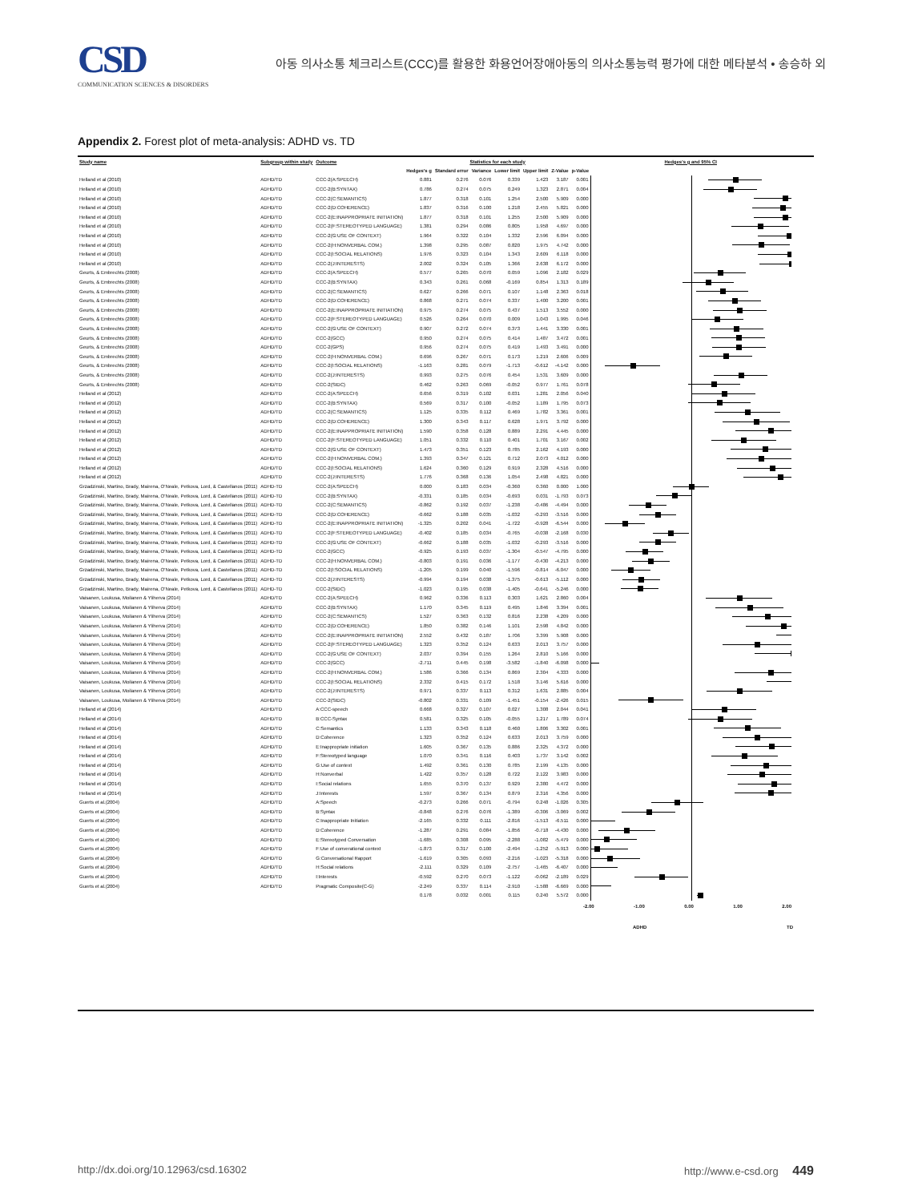CSD
COMMUNICATION SCIENCES & DISORDERS
아동 의사소통 체크리스트(CCC)를 활용한 화용언어장애아동의 의사소통능력 평가에 대한 메타분석 • 송승하 외
Appendix 2. Forest plot of meta-analysis: ADHD vs. TD
| Study name | Subgroup within study | Outcome | Statistics for each study | | | | | | | Hedges's g and 95% CI |
| --- | --- | --- | --- | --- | --- | --- | --- | --- | --- | --- |
| | | | Hedges's g | Standard error | Variance | Lower limit | Upper limit | Z-Value | p-Value | |
| Helland et al (2010) | ADHD/TD | CCC-2(A:SPEECH) | 0.881 | 0.276 | 0.076 | 0.339 | 1.423 | 3.187 | 0.001 | |
| Helland et al (2010) | ADHD/TD | CCC-2(B:SYNTAX) | 0.786 | 0.274 | 0.075 | 0.249 | 1.323 | 2.871 | 0.004 | |
| Helland et al (2010) | ADHD/TD | CCC-2(C:SEMANTICS) | 1.877 | 0.318 | 0.101 | 1.254 | 2.500 | 5.909 | 0.000 | |
| Helland et al (2010) | ADHD/TD | CCC-2(D:COHERENCE) | 1.837 | 0.316 | 0.100 | 1.218 | 2.455 | 5.821 | 0.000 | |
| Helland et al (2010) | ADHD/TD | CCC-2(E:INAPPROPRIATE INITIATION) | 1.877 | 0.318 | 0.101 | 1.255 | 2.500 | 5.909 | 0.000 | |
| Helland et al (2010) | ADHD/TD | CCC-2(F:STEREOTYPED LANGUAGE) | 1.381 | 0.294 | 0.086 | 0.805 | 1.958 | 4.697 | 0.000 | |
| Helland et al (2010) | ADHD/TD | CCC-2(G:USE OF CONTEXT) | 1.964 | 0.322 | 0.104 | 1.332 | 2.596 | 6.094 | 0.000 | |
| Helland et al (2010) | ADHD/TD | CCC-2(H:NONVERBAL COM.) | 1.398 | 0.295 | 0.087 | 0.820 | 1.975 | 4.742 | 0.000 | |
| Helland et al (2010) | ADHD/TD | CCC-2(I:SOCIAL RELATIONS) | 1.976 | 0.323 | 0.104 | 1.343 | 2.609 | 6.118 | 0.000 | |
| Helland et al (2010) | ADHD/TD | CCC-2(J:INTERESTS) | 2.002 | 0.324 | 0.105 | 1.366 | 2.638 | 6.172 | 0.000 | |
| Geurts, & Embrechts (2008) | ADHD/TD | CCC-2(A:SPEECH) | 0.577 | 0.265 | 0.070 | 0.059 | 1.096 | 2.182 | 0.029 | |
| Geurts, & Embrechts (2008) | ADHD/TD | CCC-2(B:SYNTAX) | 0.343 | 0.261 | 0.068 | -0.169 | 0.854 | 1.313 | 0.189 | |
| Geurts, & Embrechts (2008) | ADHD/TD | CCC-2(C:SEMANTICS) | 0.627 | 0.266 | 0.071 | 0.107 | 1.148 | 2.363 | 0.018 | |
| Geurts, & Embrechts (2008) | ADHD/TD | CCC-2(D:COHERENCE) | 0.868 | 0.271 | 0.074 | 0.337 | 1.400 | 3.200 | 0.001 | |
| Geurts, & Embrechts (2008) | ADHD/TD | CCC-2(E:INAPPROPRIATE INITIATION) | 0.975 | 0.274 | 0.075 | 0.437 | 1.513 | 3.552 | 0.000 | |
| Geurts, & Embrechts (2008) | ADHD/TD | CCC-2(F:STEREOTYPED LANGUAGE) | 0.526 | 0.264 | 0.070 | 0.009 | 1.043 | 1.995 | 0.046 | |
| Geurts, & Embrechts (2008) | ADHD/TD | CCC-2(G:USE OF CONTEXT) | 0.907 | 0.272 | 0.074 | 0.373 | 1.441 | 3.330 | 0.001 | |
| Geurts, & Embrechts (2008) | ADHD/TD | CCC-2(GCC) | 0.950 | 0.274 | 0.075 | 0.414 | 1.487 | 3.472 | 0.001 | |
| Geurts, & Embrechts (2008) | ADHD/TD | CCC-2(GPS) | 0.956 | 0.274 | 0.075 | 0.419 | 1.493 | 3.491 | 0.000 | |
| Geurts, & Embrechts (2008) | ADHD/TD | CCC-2(H:NONVERBAL COM.) | 0.696 | 0.267 | 0.071 | 0.173 | 1.219 | 2.606 | 0.009 | |
| Geurts, & Embrechts (2008) | ADHD/TD | CCC-2(I:SOCIAL RELATIONS) | -1.163 | 0.281 | 0.079 | -1.713 | -0.612 | -4.142 | 0.000 | |
| Geurts, & Embrechts (2008) | ADHD/TD | CCC-2(J:INTERESTS) | 0.993 | 0.275 | 0.076 | 0.454 | 1.531 | 3.609 | 0.000 | |
| Geurts, & Embrechts (2008) | ADHD/TD | CCC-2(SIDC) | 0.462 | 0.263 | 0.069 | -0.052 | 0.977 | 1.761 | 0.078 | |
| Helland et al (2012) | ADHD/TD | CCC-2(A:SPEECH) | 0.656 | 0.319 | 0.102 | 0.031 | 1.281 | 2.056 | 0.040 | |
| Helland et al (2012) | ADHD/TD | CCC-2(B:SYNTAX) | 0.569 | 0.317 | 0.100 | -0.052 | 1.189 | 1.795 | 0.073 | |
| Helland et al (2012) | ADHD/TD | CCC-2(C:SEMANTICS) | 1.125 | 0.335 | 0.112 | 0.469 | 1.782 | 3.361 | 0.001 | |
| Helland et al (2012) | ADHD/TD | CCC-2(D:COHERENCE) | 1.300 | 0.343 | 0.117 | 0.628 | 1.971 | 3.792 | 0.000 | |
| Helland et al (2012) | ADHD/TD | CCC-2(E:INAPPROPRIATE INITIATION) | 1.590 | 0.358 | 0.128 | 0.889 | 2.291 | 4.445 | 0.000 | |
| Helland et al (2012) | ADHD/TD | CCC-2(F:STEREOTYPED LANGUAGE) | 1.051 | 0.332 | 0.110 | 0.401 | 1.701 | 3.167 | 0.002 | |
| Helland et al (2012) | ADHD/TD | CCC-2(G:USE OF CONTEXT) | 1.473 | 0.351 | 0.123 | 0.785 | 2.162 | 4.193 | 0.000 | |
| Helland et al (2012) | ADHD/TD | CCC-2(H:NONVERBAL COM.) | 1.393 | 0.347 | 0.121 | 0.712 | 2.073 | 4.012 | 0.000 | |
| Helland et al (2012) | ADHD/TD | CCC-2(I:SOCIAL RELATIONS) | 1.624 | 0.360 | 0.129 | 0.919 | 2.328 | 4.516 | 0.000 | |
| Helland et al (2012) | ADHD/TD | CCC-2(J:INTERESTS) | 1.776 | 0.368 | 0.136 | 1.054 | 2.498 | 4.821 | 0.000 | |
| Grzadzinski, Martino, Brady, Mairena, O'Neale, Petkova, Lord, & Castellanos (2011) | ADHD-TD | CCC-2(A:SPEECH) | 0.000 | 0.183 | 0.034 | -0.360 | 0.360 | 0.000 | 1.000 | |
| Grzadzinski, Martino, Brady, Mairena, O'Neale, Petkova, Lord, & Castellanos (2011) | ADHD-TD | CCC-2(B:SYNTAX) | -0.331 | 0.185 | 0.034 | -0.693 | 0.031 | -1.793 | 0.073 | |
| Grzadzinski, Martino, Brady, Mairena, O'Neale, Petkova, Lord, & Castellanos (2011) | ADHD-TD | CCC-2(C:SEMANTICS) | -0.862 | 0.192 | 0.037 | -1.238 | -0.486 | -4.494 | 0.000 | |
| Grzadzinski, Martino, Brady, Mairena, O'Neale, Petkova, Lord, & Castellanos (2011) | ADHD-TD | CCC-2(D:COHERENCE) | -0.662 | 0.188 | 0.035 | -1.032 | -0.293 | -3.516 | 0.000 | |
| Grzadzinski, Martino, Brady, Mairena, O'Neale, Petkova, Lord, & Castellanos (2011) | ADHD-TD | CCC-2(E:INAPPROPRIATE INITIATION) | -1.325 | 0.202 | 0.041 | -1.722 | -0.928 | -6.544 | 0.000 | |
| Grzadzinski, Martino, Brady, Mairena, O'Neale, Petkova, Lord, & Castellanos (2011) | ADHD-TD | CCC-2(F:STEREOTYPED LANGUAGE) | -0.402 | 0.185 | 0.034 | -0.765 | -0.038 | -2.168 | 0.030 | |
| Grzadzinski, Martino, Brady, Mairena, O'Neale, Petkova, Lord, & Castellanos (2011) | ADHD-TD | CCC-2(G:USE OF CONTEXT) | -0.662 | 0.188 | 0.035 | -1.032 | -0.293 | -3.516 | 0.000 | |
| Grzadzinski, Martino, Brady, Mairena, O'Neale, Petkova, Lord, & Castellanos (2011) | ADHD-TD | CCC-2(GCC) | -0.925 | 0.193 | 0.037 | -1.304 | -0.547 | -4.795 | 0.000 | |
| Grzadzinski, Martino, Brady, Mairena, O'Neale, Petkova, Lord, & Castellanos (2011) | ADHD-TD | CCC-2(H:NONVERBAL COM.) | -0.803 | 0.191 | 0.036 | -1.177 | -0.430 | -4.213 | 0.000 | |
| Grzadzinski, Martino, Brady, Mairena, O'Neale, Petkova, Lord, & Castellanos (2011) | ADHD-TD | CCC-2(I:SOCIAL RELATIONS) | -1.205 | 0.199 | 0.040 | -1.596 | -0.814 | -6.047 | 0.000 | |
| Grzadzinski, Martino, Brady, Mairena, O'Neale, Petkova, Lord, & Castellanos (2011) | ADHD-TD | CCC-2(J:INTERESTS) | -0.994 | 0.194 | 0.038 | -1.375 | -0.613 | -5.112 | 0.000 | |
| Grzadzinski, Martino, Brady, Mairena, O'Neale, Petkova, Lord, & Castellanos (2011) | ADHD-TD | CCC-2(SIDC) | -1.023 | 0.195 | 0.038 | -1.405 | -0.641 | -5.246 | 0.000 | |
| Vaisanen, Loukusa, Moilanen & Yliherva (2014) | ADHD/TD | CCC-2(A:SPEECH) | 0.962 | 0.336 | 0.113 | 0.303 | 1.621 | 2.860 | 0.004 | |
| Vaisanen, Loukusa, Moilanen & Yliherva (2014) | ADHD/TD | CCC-2(B:SYNTAX) | 1.170 | 0.345 | 0.119 | 0.495 | 1.846 | 3.394 | 0.001 | |
| Vaisanen, Loukusa, Moilanen & Yliherva (2014) | ADHD/TD | CCC-2(C:SEMANTICS) | 1.527 | 0.363 | 0.132 | 0.816 | 2.238 | 4.209 | 0.000 | |
| Vaisanen, Loukusa, Moilanen & Yliherva (2014) | ADHD/TD | CCC-2(D:COHERENCE) | 1.850 | 0.382 | 0.146 | 1.101 | 2.598 | 4.842 | 0.000 | |
| Vaisanen, Loukusa, Moilanen & Yliherva (2014) | ADHD/TD | CCC-2(E:INAPPROPRIATE INITIATION) | 2.552 | 0.432 | 0.187 | 1.706 | 3.399 | 5.908 | 0.000 | |
| Vaisanen, Loukusa, Moilanen & Yliherva (2014) | ADHD/TD | CCC-2(F:STEREOTYPED LANGUAGE) | 1.323 | 0.352 | 0.124 | 0.633 | 2.013 | 3.757 | 0.000 | |
| Vaisanen, Loukusa, Moilanen & Yliherva (2014) | ADHD/TD | CCC-2(G:USE OF CONTEXT) | 2.037 | 0.394 | 0.155 | 1.264 | 2.810 | 5.166 | 0.000 | |
| Vaisanen, Loukusa, Moilanen & Yliherva (2014) | ADHD/TD | CCC-2(GCC) | -2.711 | 0.445 | 0.198 | -3.582 | -1.840 | -6.098 | 0.000 | |
| Vaisanen, Loukusa, Moilanen & Yliherva (2014) | ADHD/TD | CCC-2(H:NONVERBAL COM.) | 1.586 | 0.366 | 0.134 | 0.869 | 2.304 | 4.333 | 0.000 | |
| Vaisanen, Loukusa, Moilanen & Yliherva (2014) | ADHD/TD | CCC-2(I:SOCIAL RELATIONS) | 2.332 | 0.415 | 0.172 | 1.518 | 3.146 | 5.616 | 0.000 | |
| Vaisanen, Loukusa, Moilanen & Yliherva (2014) | ADHD/TD | CCC-2(J:INTERESTS) | 0.971 | 0.337 | 0.113 | 0.312 | 1.631 | 2.885 | 0.004 | |
| Vaisanen, Loukusa, Moilanen & Yliherva (2014) | ADHD/TD | CCC-2(SIDC) | -0.802 | 0.331 | 0.109 | -1.451 | -0.154 | -2.426 | 0.015 | |
| Helland et al (2014) | ADHD/TD | A:CCC-speech | 0.668 | 0.327 | 0.107 | 0.027 | 1.308 | 2.044 | 0.041 | |
| Helland et al (2014) | ADHD/TD | B:CCC-Syntax | 0.581 | 0.325 | 0.105 | -0.055 | 1.217 | 1.789 | 0.074 | |
| Helland et al (2014) | ADHD/TD | C:Semantics | 1.133 | 0.343 | 0.118 | 0.460 | 1.806 | 3.302 | 0.001 | |
| Helland et al (2014) | ADHD/TD | D:Coherence | 1.323 | 0.352 | 0.124 | 0.633 | 2.013 | 3.759 | 0.000 | |
| Helland et al (2014) | ADHD/TD | E:Inappropriate initiation | 1.605 | 0.367 | 0.135 | 0.886 | 2.325 | 4.372 | 0.000 | |
| Helland et al (2014) | ADHD/TD | F:Stereotyped language | 1.070 | 0.341 | 0.116 | 0.403 | 1.737 | 3.142 | 0.002 | |
| Helland et al (2014) | ADHD/TD | G:Use of context | 1.492 | 0.361 | 0.130 | 0.785 | 2.199 | 4.135 | 0.000 | |
| Helland et al (2014) | ADHD/TD | H:Nonverbal | 1.422 | 0.357 | 0.128 | 0.722 | 2.122 | 3.983 | 0.000 | |
| Helland et al (2014) | ADHD/TD | I:Social relations | 1.655 | 0.370 | 0.137 | 0.929 | 2.380 | 4.472 | 0.000 | |
| Helland et al (2014) | ADHD/TD | J:Interests | 1.597 | 0.367 | 0.134 | 0.879 | 2.316 | 4.356 | 0.000 | |
| Guerts et al.(2004) | ADHD/TD | A:Speech | -0.273 | 0.266 | 0.071 | -0.794 | 0.248 | -1.026 | 0.305 | |
| Guerts et al.(2004) | ADHD/TD | B:Syntax | -0.848 | 0.276 | 0.076 | -1.389 | -0.306 | -3.069 | 0.002 | |
| Guerts et al.(2004) | ADHD/TD | C:Inappropriate Initiation | -2.165 | 0.332 | 0.111 | -2.816 | -1.513 | -6.511 | 0.000 | |
| Guerts et al.(2004) | ADHD/TD | D:Coherence | -1.287 | 0.291 | 0.084 | -1.856 | -0.718 | -4.430 | 0.000 | |
| Guerts et al.(2004) | ADHD/TD | E:Stereotyped Conversation | -1.685 | 0.308 | 0.095 | -2.288 | -1.082 | -5.479 | 0.000 | |
| Guerts et al.(2004) | ADHD/TD | F:Use of converational context | -1.873 | 0.317 | 0.100 | -2.494 | -1.252 | -5.913 | 0.000 | |
| Guerts et al.(2004) | ADHD/TD | G:Conversational Rapport | -1.619 | 0.305 | 0.093 | -2.216 | -1.023 | -5.318 | 0.000 | |
| Guerts et al.(2004) | ADHD/TD | H:Social relations | -2.111 | 0.329 | 0.109 | -2.757 | -1.465 | -6.407 | 0.000 | |
| Guerts et al.(2004) | ADHD/TD | I:Interests | -0.592 | 0.270 | 0.073 | -1.122 | -0.062 | -2.189 | 0.029 | |
| Guerts et al.(2004) | ADHD/TD | Pragmatic Composite(C-G) | -2.249 | 0.337 | 0.114 | -2.910 | -1.588 | -6.669 | 0.000 | |
| | | | 0.178 | 0.032 | 0.001 | 0.115 | 0.240 | 5.572 | 0.000 | |
-2.00 -1.00 0.00 1.00 2.00
ADHD TD
http://dx.doi.org/10.12963/csd.16302 http://www.e-csd.org 449